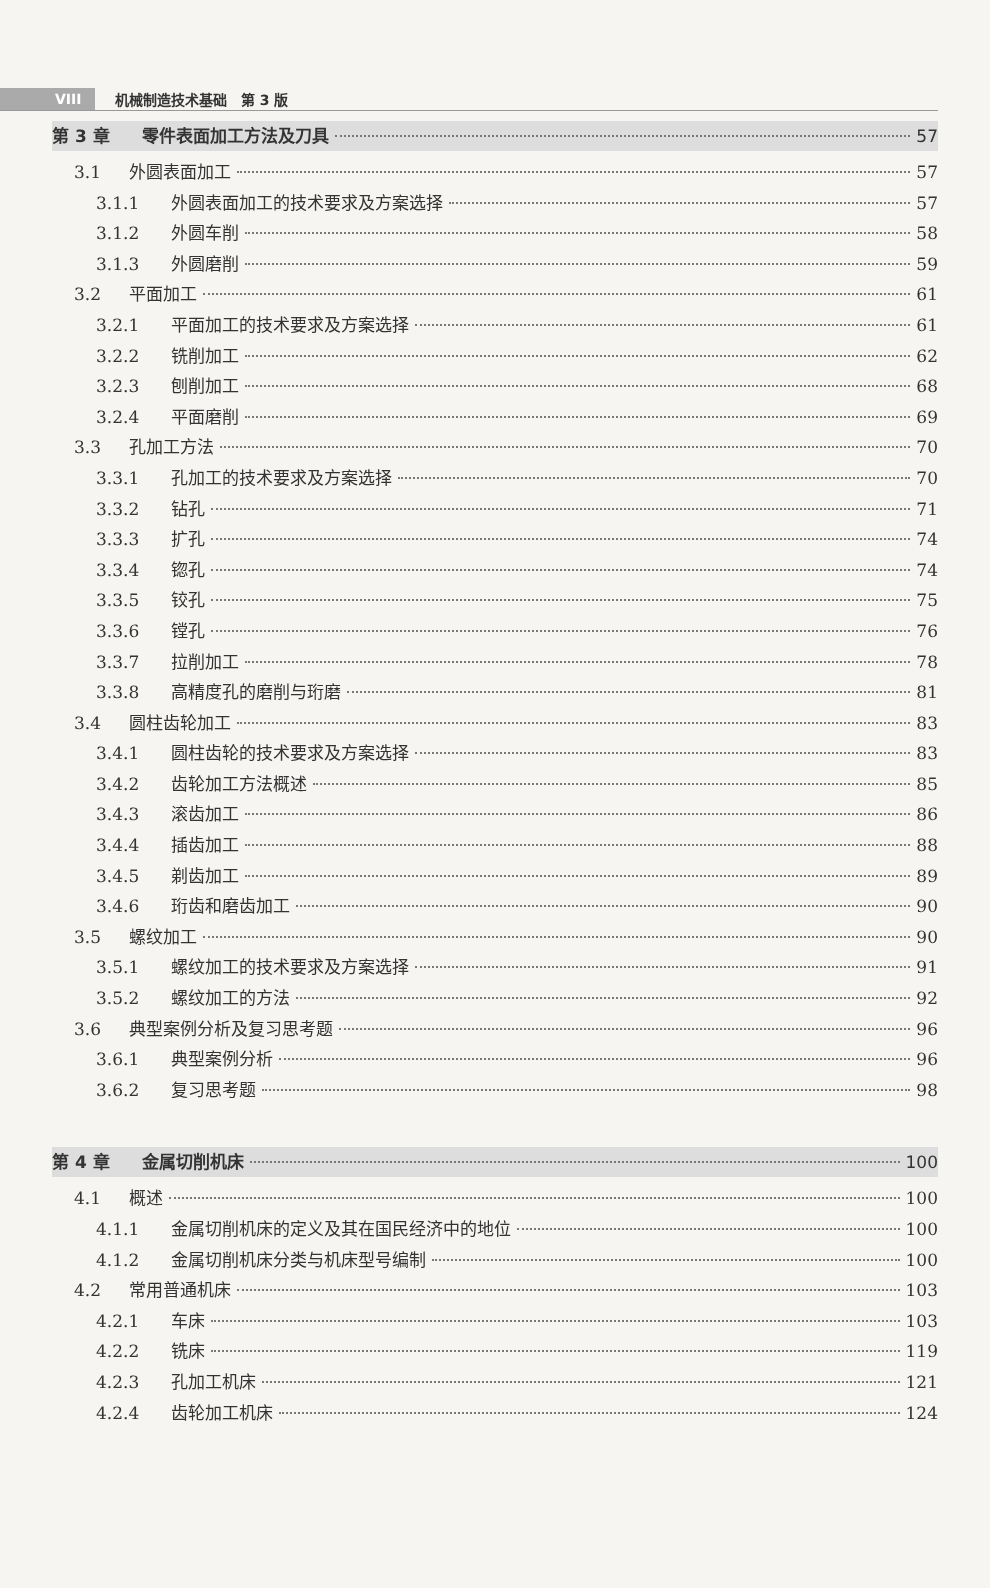VIII 机械制造技术基础　第 3 版
第 3 章 零件表面加工方法及刀具 57
3.1 外圆表面加工 57
3.1.1 外圆表面加工的技术要求及方案选择 57
3.1.2 外圆车削 58
3.1.3 外圆磨削 59
3.2 平面加工 61
3.2.1 平面加工的技术要求及方案选择 61
3.2.2 铣削加工 62
3.2.3 刨削加工 68
3.2.4 平面磨削 69
3.3 孔加工方法 70
3.3.1 孔加工的技术要求及方案选择 70
3.3.2 钻孔 71
3.3.3 扩孔 74
3.3.4 锪孔 74
3.3.5 铰孔 75
3.3.6 镗孔 76
3.3.7 拉削加工 78
3.3.8 高精度孔的磨削与珩磨 81
3.4 圆柱齿轮加工 83
3.4.1 圆柱齿轮的技术要求及方案选择 83
3.4.2 齿轮加工方法概述 85
3.4.3 滚齿加工 86
3.4.4 插齿加工 88
3.4.5 剃齿加工 89
3.4.6 珩齿和磨齿加工 90
3.5 螺纹加工 90
3.5.1 螺纹加工的技术要求及方案选择 91
3.5.2 螺纹加工的方法 92
3.6 典型案例分析及复习思考题 96
3.6.1 典型案例分析 96
3.6.2 复习思考题 98
第 4 章 金属切削机床 100
4.1 概述 100
4.1.1 金属切削机床的定义及其在国民经济中的地位 100
4.1.2 金属切削机床分类与机床型号编制 100
4.2 常用普通机床 103
4.2.1 车床 103
4.2.2 铣床 119
4.2.3 孔加工机床 121
4.2.4 齿轮加工机床 124